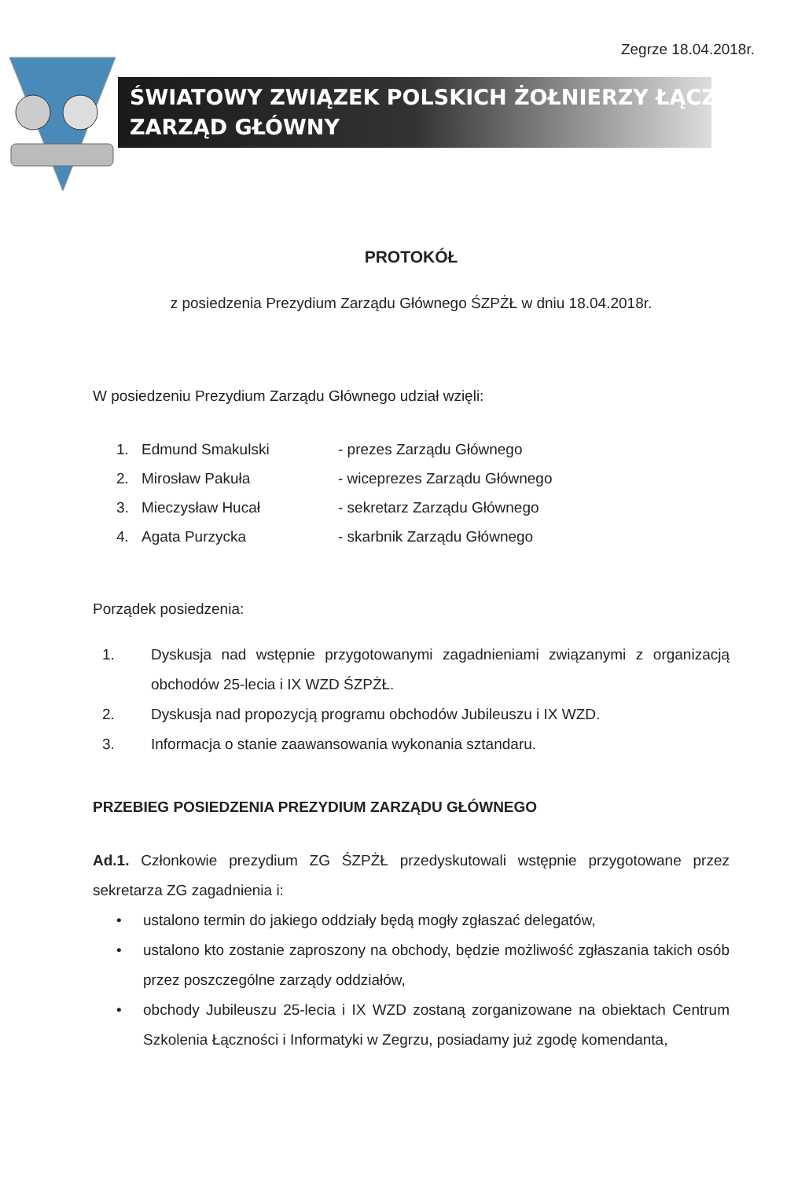Zegrze 18.04.2018r.
ŚWIATOWY ZWIĄZEK POLSKICH ŻOŁNIERZY ŁĄCZNOŚCI
ZARZĄD GŁÓWNY
PROTOKÓŁ
z posiedzenia Prezydium Zarządu Głównego ŚZPŻŁ w dniu 18.04.2018r.
W posiedzeniu Prezydium Zarządu Głównego udział wzięli:
1. Edmund Smakulski - prezes Zarządu Głównego
2. Mirosław Pakuła - wiceprezes Zarządu Głównego
3. Mieczysław Hucał - sekretarz Zarządu Głównego
4. Agata Purzycka - skarbnik Zarządu Głównego
Porządek posiedzenia:
1. Dyskusja nad wstępnie przygotowanymi zagadnieniami związanymi z organizacją obchodów 25-lecia i IX WZD ŚZPŻŁ.
2. Dyskusja nad propozycją programu obchodów Jubileuszu i IX WZD.
3. Informacja o stanie zaawansowania wykonania sztandaru.
PRZEBIEG POSIEDZENIA PREZYDIUM ZARZĄDU GŁÓWNEGO
Ad.1. Członkowie prezydium ZG ŚZPŻŁ przedyskutowali wstępnie przygotowane przez sekretarza ZG zagadnienia i:
• ustalono termin do jakiego oddziały będą mogły zgłaszać delegatów,
• ustalono kto zostanie zaproszony na obchody, będzie możliwość zgłaszania takich osób przez poszczególne zarządy oddziałów,
• obchody Jubileuszu 25-lecia i IX WZD zostaną zorganizowane na obiektach Centrum Szkolenia Łączności i Informatyki w Zegrzu, posiadamy już zgodę komendanta,